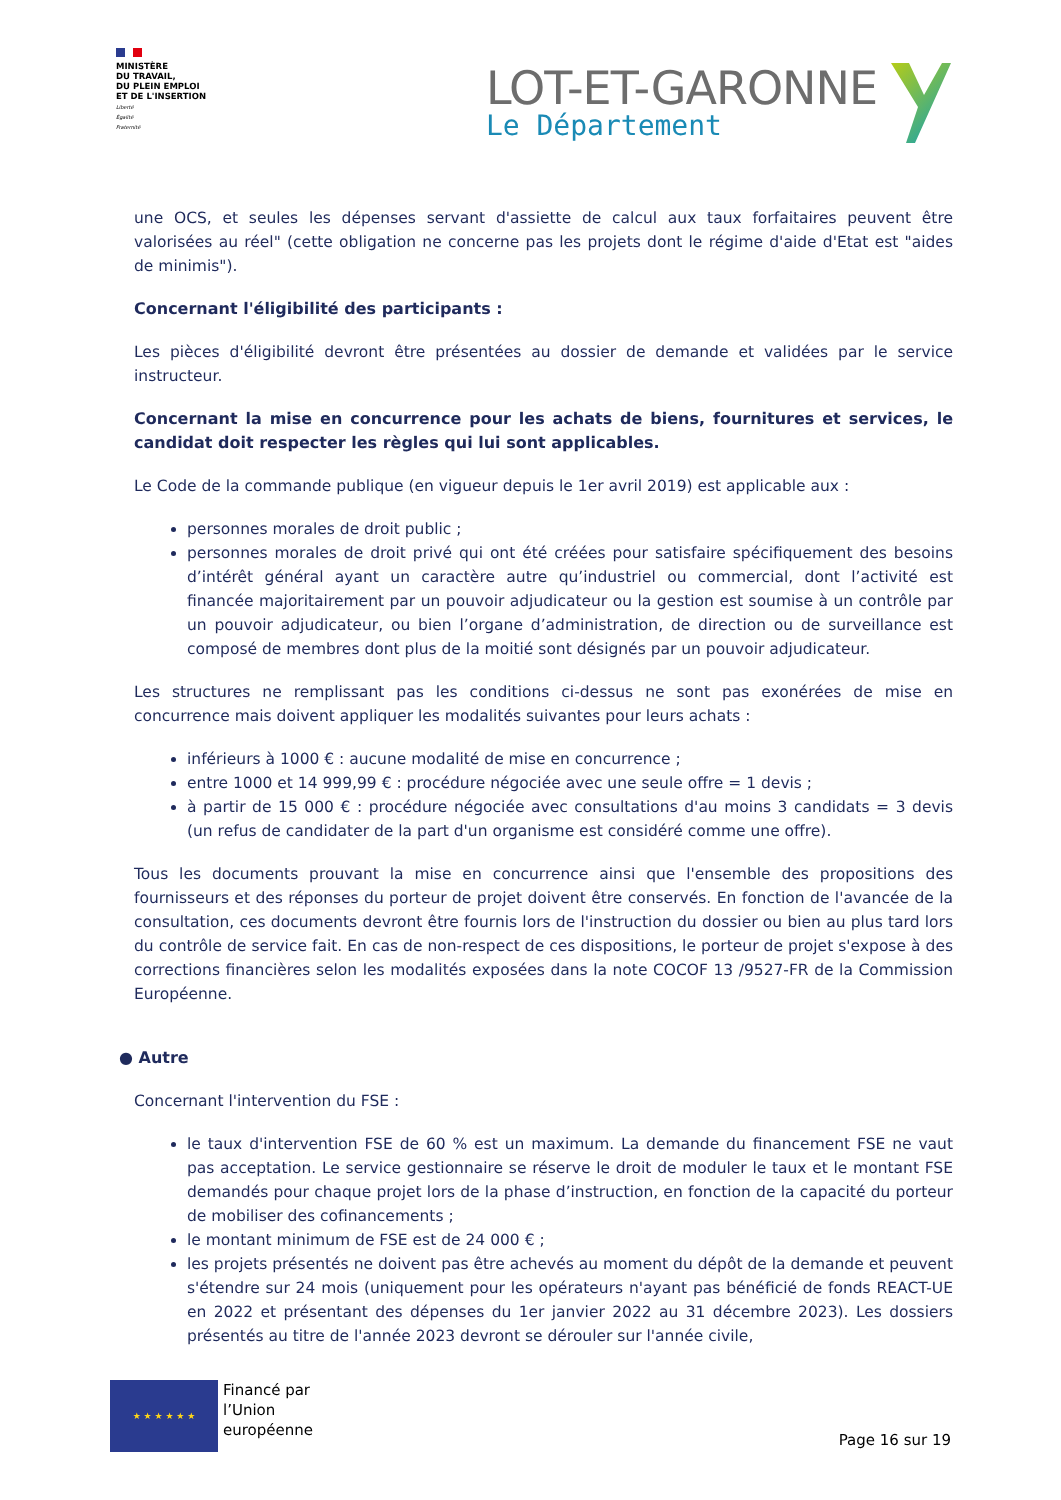MINISTÈRE
DU TRAVAIL,
DU PLEIN EMPLOI
ET DE L'INSERTION
Liberté
Égalité
Fraternité
LOT-ET-GARONNE
Le Département
une OCS, et seules les dépenses servant d'assiette de calcul aux taux forfaitaires peuvent être valorisées au réel" (cette obligation ne concerne pas les projets dont le régime d'aide d'Etat est "aides de minimis").
Concernant l'éligibilité des participants :
Les pièces d'éligibilité devront être présentées au dossier de demande et validées par le service instructeur.
Concernant la mise en concurrence pour les achats de biens, fournitures et services, le candidat doit respecter les règles qui lui sont applicables.
Le Code de la commande publique (en vigueur depuis le 1er avril 2019) est applicable aux :
personnes morales de droit public ;
personnes morales de droit privé qui ont été créées pour satisfaire spécifiquement des besoins d’intérêt général ayant un caractère autre qu’industriel ou commercial, dont l’activité est financée majoritairement par un pouvoir adjudicateur ou la gestion est soumise à un contrôle par un pouvoir adjudicateur, ou bien l’organe d’administration, de direction ou de surveillance est composé de membres dont plus de la moitié sont désignés par un pouvoir adjudicateur.
Les structures ne remplissant pas les conditions ci-dessus ne sont pas exonérées de mise en concurrence mais doivent appliquer les modalités suivantes pour leurs achats :
inférieurs à 1000 € : aucune modalité de mise en concurrence ;
entre 1000 et 14 999,99 € : procédure négociée avec une seule offre = 1 devis ;
à partir de 15 000 € : procédure négociée avec consultations d'au moins 3 candidats = 3 devis (un refus de candidater de la part d'un organisme est considéré comme une offre).
Tous les documents prouvant la mise en concurrence ainsi que l'ensemble des propositions des fournisseurs et des réponses du porteur de projet doivent être conservés. En fonction de l'avancée de la consultation, ces documents devront être fournis lors de l'instruction du dossier ou bien au plus tard lors du contrôle de service fait. En cas de non-respect de ces dispositions, le porteur de projet s'expose à des corrections financières selon les modalités exposées dans la note COCOF 13 /9527-FR de la Commission Européenne.
● Autre
Concernant l'intervention du FSE :
le taux d'intervention FSE de 60 % est un maximum. La demande du financement FSE ne vaut pas acceptation. Le service gestionnaire se réserve le droit de moduler le taux et le montant FSE demandés pour chaque projet lors de la phase d’instruction, en fonction de la capacité du porteur de mobiliser des cofinancements ;
le montant minimum de FSE est de 24 000 € ;
les projets présentés ne doivent pas être achevés au moment du dépôt de la demande et peuvent s'étendre sur 24 mois (uniquement pour les opérateurs n'ayant pas bénéficié de fonds REACT-UE en 2022 et présentant des dépenses du 1er janvier 2022 au 31 décembre 2023). Les dossiers présentés au titre de l'année 2023 devront se dérouler sur l'année civile,
★ ★ ★ ★ ★ ★
Financé par
l’Union
européenne
Page 16 sur 19